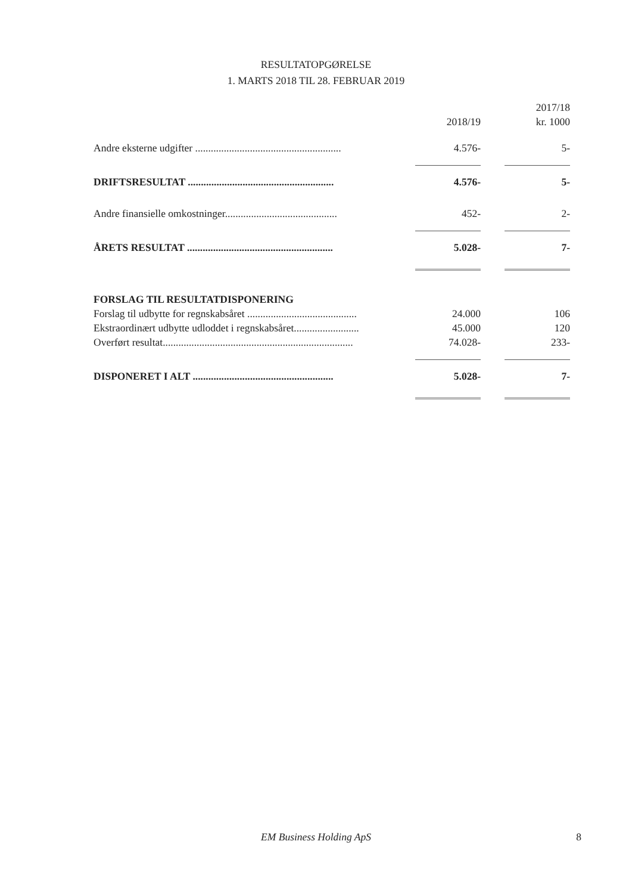RESULTATOPGØRELSE
1. MARTS 2018 TIL 28. FEBRUAR 2019
| | | 2017/18 |
| --- | --- | --- |
| | 2018/19 | kr. 1000 |
| Andre eksterne udgifter ........................................................ | 4.576- | 5- |
| DRIFTSRESULTAT ........................................................ | 4.576- | 5- |
| Andre finansielle omkostninger........................................... | 452- | 2- |
| ÅRETS RESULTAT ........................................................ | 5.028- | 7- |
| FORSLAG TIL RESULTATDISPONERING | | |
| Forslag til udbytte for regnskabsåret .......................................... | 24.000 | 106 |
| Ekstraordinært udbytte udloddet i regnskabsåret......................... | 45.000 | 120 |
| Overført resultat......................................................................... | 74.028- | 233- |
| DISPONERET I ALT ...................................................... | 5.028- | 7- |
EM Business Holding ApS
8